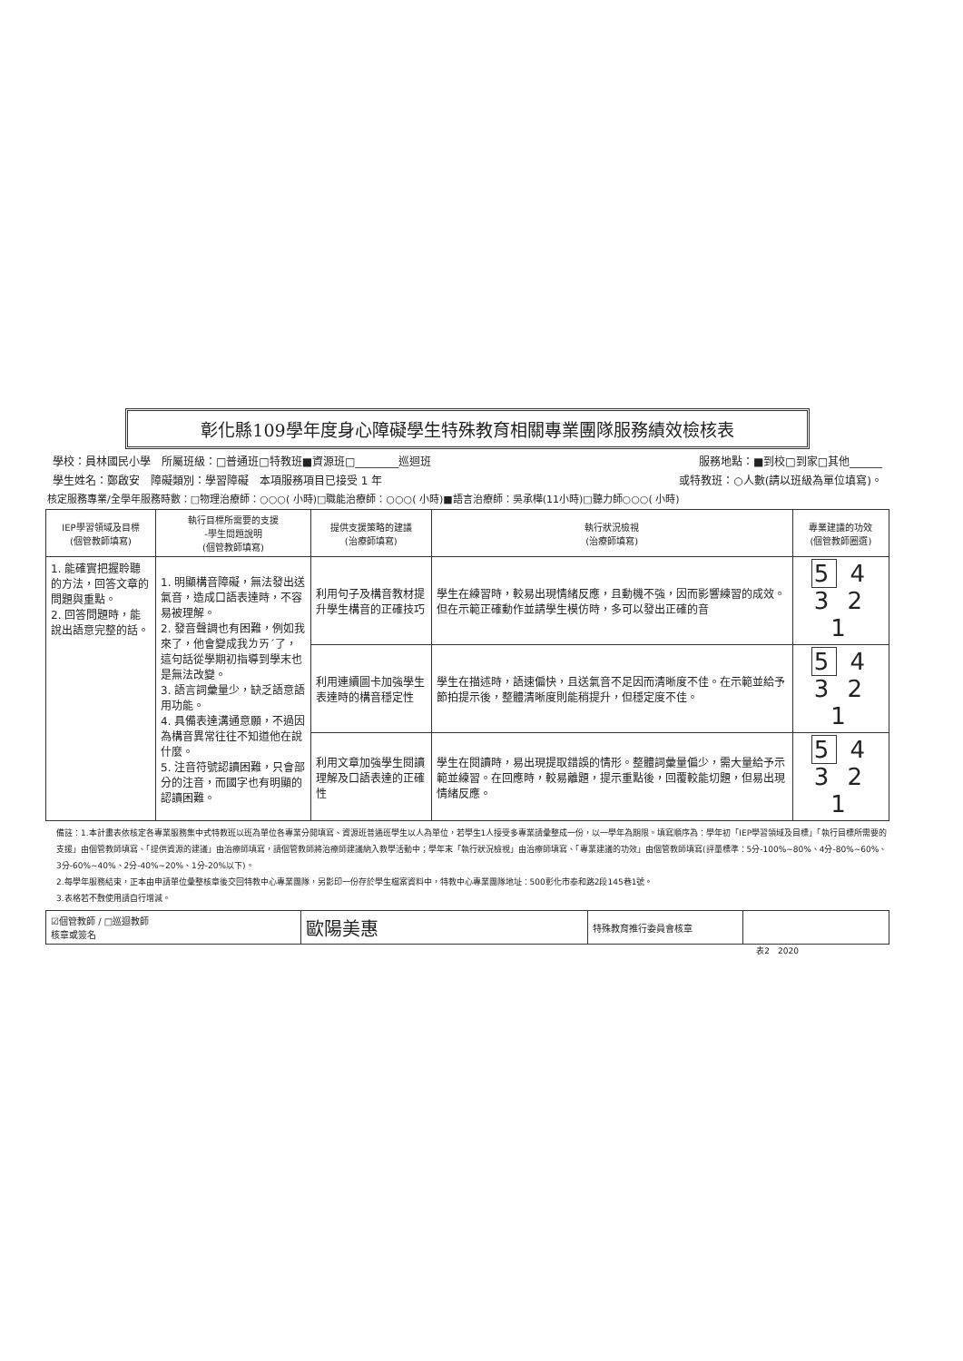彰化縣109學年度身心障礙學生特殊教育相關專業團隊服務績效檢核表
學校：員林國民小學　所屬班級：□普通班□特教班■資源班□________巡迴班 服務地點：■到校□到家□其他______
學生姓名：鄭啟安　障礙類別：學習障礙　本項服務項目已接受 1 年 或特教班：○人數(請以班級為單位填寫)。
核定服務專業/全學年服務時數：□物理治療師：○○○( 小時)□職能治療師：○○○( 小時)■語言治療師：吳承樺(11小時)□聽力師○○○( 小時)
| IEP學習領域及目標 (個管教師填寫) | 執行目標所需要的支援 -學生問題說明 (個管教師填寫) | 提供支援策略的建議 (治療師填寫) | 執行狀況檢視 (治療師填寫) | 專業建議的功效 (個管教師圈選) |
| --- | --- | --- | --- | --- |
| 1. 能確實把握聆聽的方法，回答文章的問題與重點。 2. 回答問題時，能說出語意完整的話。 | 1. 明顯構音障礙，無法發出送氣音，造成口語表達時，不容易被理解。 2. 發音聲調也有困難，例如我來了，他會變成我ㄌㄞˊ了，這句話從學期初指導到學末也是無法改變。 3. 語言詞彙量少，缺乏語意語用功能。 4. 具備表達溝通意願，不過因為構音異常往往不知道他在說什麼。 5. 注音符號認讀困難，只會部分的注音，而國字也有明顯的認讀困難。 | 利用句子及構音教材提升學生構音的正確技巧 | 學生在練習時，較易出現情緒反應，且動機不強，因而影響練習的成效。但在示範正確動作並請學生模仿時，多可以發出正確的音 | 5 4 3 2 1 |
| | | 利用連續圖卡加強學生表達時的構音穩定性 | 學生在描述時，語速偏快，且送氣音不足因而清晰度不佳。在示範並給予節拍提示後，整體清晰度則能稍提升，但穩定度不佳。 | 5 4 3 2 1 |
| | | 利用文章加強學生閱讀理解及口語表達的正確性 | 學生在閱讀時，易出現提取錯誤的情形。整體詞彙量偏少，需大量給予示範並練習。在回應時，較易離題，提示重點後，回覆較能切題，但易出現情緒反應。 | 5 4 3 2 1 |
備註：1.本計畫表依核定各專業服務集中式特教班以班為單位各專業分開填寫、資源班普通班學生以人為單位，若學生1人接受多專業請彙整成一份，以一學年為期限。填寫順序為：學年初「IEP學習領域及目標」「執行目標所需要的支援」由個管教師填寫、「提供資源的建議」由治療師填寫，請個管教師將治療師建議納入教學活動中；學年末「執行狀況檢視」由治療師填寫、「專業建議的功效」由個管教師填寫(評量標準：5分-100%~80%、4分-80%~60%、3分-60%~40%、2分-40%~20%、1分-20%以下)。
2.每學年服務結束，正本由申請單位彙整核章後交回特教中心專業團隊，另影印一份存於學生檔案資料中，特教中心專業團隊地址：500彰化市泰和路2段145巷1號。
3.表格若不敷使用請自行增減。
| ☑個管教師 / □巡迴教師 核章或簽名 | 歐陽美惠 | 特殊教育推行委員會核章 | |
表2　2020